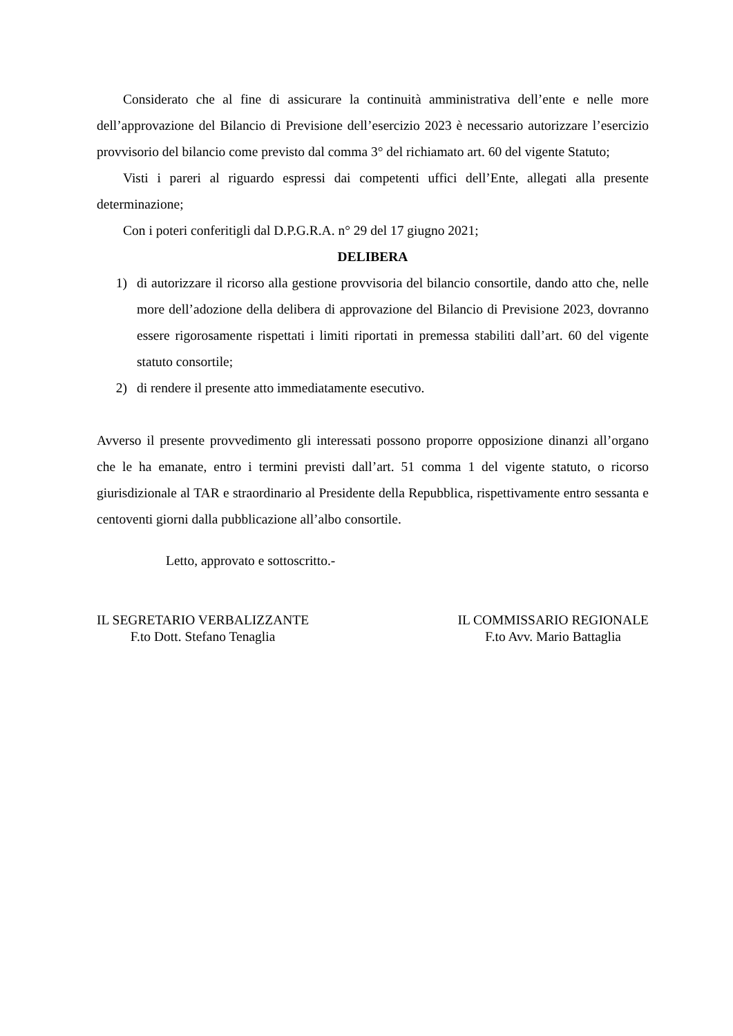Considerato che al fine di assicurare la continuità amministrativa dell’ente e nelle more dell’approvazione del Bilancio di Previsione dell’esercizio 2023 è necessario autorizzare l’esercizio provvisorio del bilancio come previsto dal comma 3° del richiamato art. 60 del vigente Statuto;
Visti i pareri al riguardo espressi dai competenti uffici dell’Ente, allegati alla presente determinazione;
Con i poteri conferitigli dal D.P.G.R.A. n° 29 del 17 giugno 2021;
DELIBERA
1) di autorizzare il ricorso alla gestione provvisoria del bilancio consortile, dando atto che, nelle more dell’adozione della delibera di approvazione del Bilancio di Previsione 2023, dovranno essere rigorosamente rispettati i limiti riportati in premessa stabiliti dall’art. 60 del vigente statuto consortile;
2) di rendere il presente atto immediatamente esecutivo.
Avverso il presente provvedimento gli interessati possono proporre opposizione dinanzi all’organo che le ha emanate, entro i termini previsti dall’art. 51 comma 1 del vigente statuto, o ricorso giurisdizionale al TAR e straordinario al Presidente della Repubblica, rispettivamente entro sessanta e centoventi giorni dalla pubblicazione all’albo consortile.
Letto, approvato e sottoscritto.-
IL SEGRETARIO VERBALIZZANTE
F.to Dott. Stefano Tenaglia
IL COMMISSARIO REGIONALE
F.to Avv. Mario Battaglia